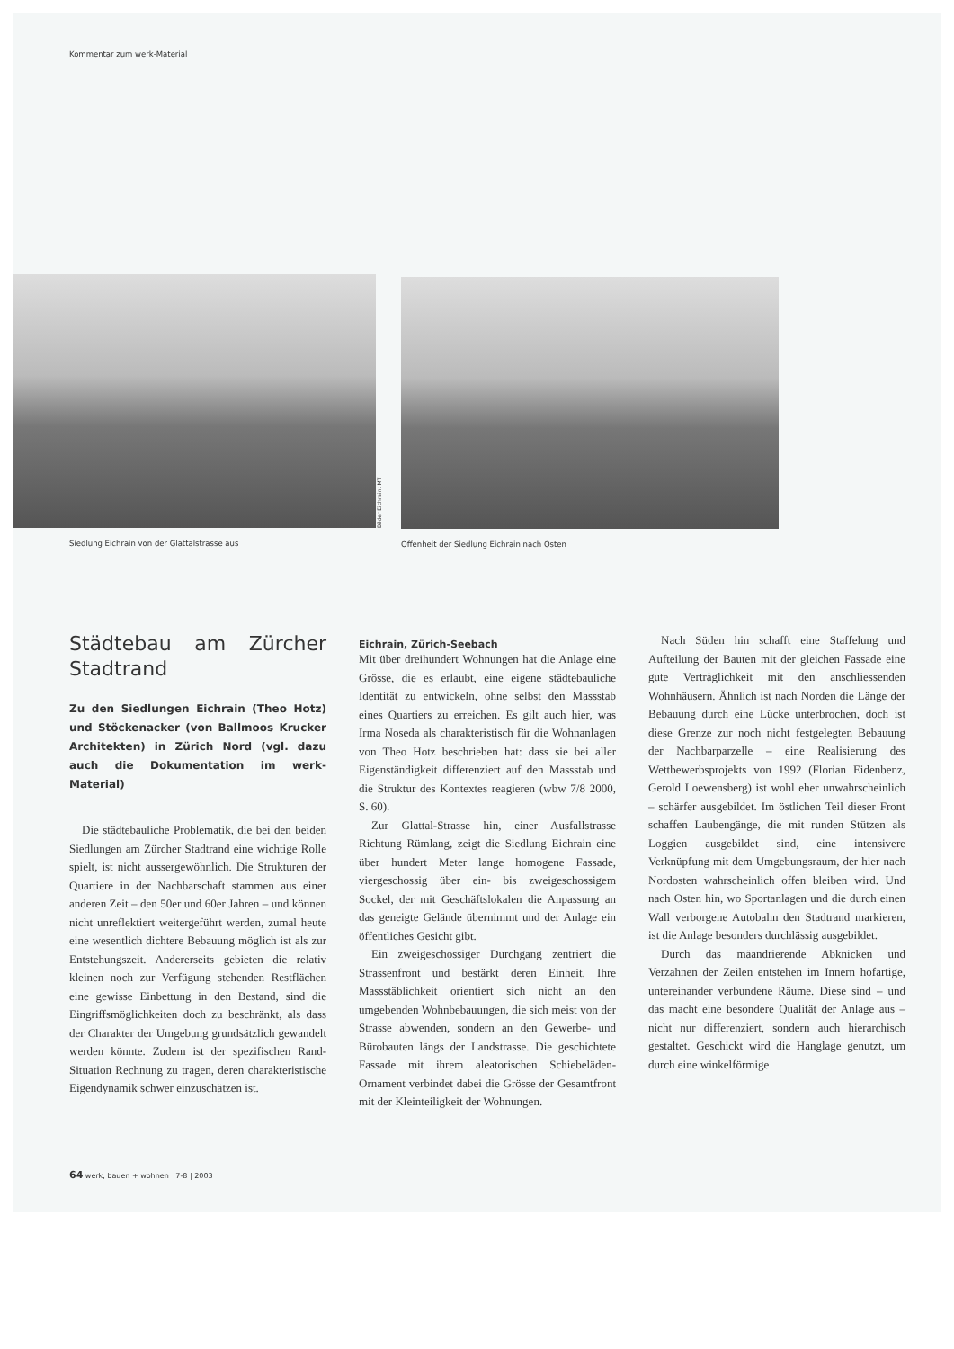Kommentar zum werk-Material
Siedlung Eichrain von der Glattalstrasse aus
Bilder Eichrain: MT
Offenheit der Siedlung Eichrain nach Osten
Städtebau am Zürcher Stadtrand
Zu den Siedlungen Eichrain (Theo Hotz) und Stöckenacker (von Ballmoos Krucker Architekten) in Zürich Nord (vgl. dazu auch die Dokumentation im werk-Material)
Die städtebauliche Problematik, die bei den beiden Siedlungen am Zürcher Stadtrand eine wichtige Rolle spielt, ist nicht aussergewöhnlich. Die Strukturen der Quartiere in der Nachbarschaft stammen aus einer anderen Zeit – den 50er und 60er Jahren – und können nicht unreflektiert weitergeführt werden, zumal heute eine wesentlich dichtere Bebauung möglich ist als zur Entstehungszeit. Andererseits gebieten die relativ kleinen noch zur Verfügung stehenden Restflächen eine gewisse Einbettung in den Bestand, sind die Eingriffsmöglichkeiten doch zu beschränkt, als dass der Charakter der Umgebung grundsätzlich gewandelt werden könnte. Zudem ist der spezifischen Rand-Situation Rechnung zu tragen, deren charakteristische Eigendynamik schwer einzuschätzen ist.
Eichrain, Zürich-Seebach
Mit über dreihundert Wohnungen hat die Anlage eine Grösse, die es erlaubt, eine eigene städtebauliche Identität zu entwickeln, ohne selbst den Massstab eines Quartiers zu erreichen. Es gilt auch hier, was Irma Noseda als charakteristisch für die Wohnanlagen von Theo Hotz beschrieben hat: dass sie bei aller Eigenständigkeit differenziert auf den Massstab und die Struktur des Kontextes reagieren (wbw 7/8 2000, S. 60).
Zur Glattal-Strasse hin, einer Ausfallstrasse Richtung Rümlang, zeigt die Siedlung Eichrain eine über hundert Meter lange homogene Fassade, viergeschossig über ein- bis zweigeschossigem Sockel, der mit Geschäftslokalen die Anpassung an das geneigte Gelände übernimmt und der Anlage ein öffentliches Gesicht gibt.
Ein zweigeschossiger Durchgang zentriert die Strassenfront und bestärkt deren Einheit. Ihre Massstäblichkeit orientiert sich nicht an den umgebenden Wohnbebauungen, die sich meist von der Strasse abwenden, sondern an den Gewerbe- und Bürobauten längs der Landstrasse. Die geschichtete Fassade mit ihrem aleatorischen Schiebeläden-Ornament verbindet dabei die Grösse der Gesamtfront mit der Kleinteiligkeit der Wohnungen.
Nach Süden hin schafft eine Staffelung und Aufteilung der Bauten mit der gleichen Fassade eine gute Verträglichkeit mit den anschliessenden Wohnhäusern. Ähnlich ist nach Norden die Länge der Bebauung durch eine Lücke unterbrochen, doch ist diese Grenze zur noch nicht festgelegten Bebauung der Nachbarparzelle – eine Realisierung des Wettbewerbsprojekts von 1992 (Florian Eidenbenz, Gerold Loewensberg) ist wohl eher unwahrscheinlich – schärfer ausgebildet. Im östlichen Teil dieser Front schaffen Laubengänge, die mit runden Stützen als Loggien ausgebildet sind, eine intensivere Verknüpfung mit dem Umgebungsraum, der hier nach Nordosten wahrscheinlich offen bleiben wird. Und nach Osten hin, wo Sportanlagen und die durch einen Wall verborgene Autobahn den Stadtrand markieren, ist die Anlage besonders durchlässig ausgebildet.
Durch das mäandrierende Abknicken und Verzahnen der Zeilen entstehen im Innern hofartige, untereinander verbundene Räume. Diese sind – und das macht eine besondere Qualität der Anlage aus – nicht nur differenziert, sondern auch hierarchisch gestaltet. Geschickt wird die Hanglage genutzt, um durch eine winkelförmige
64 werk, bauen + wohnen 7-8 | 2003